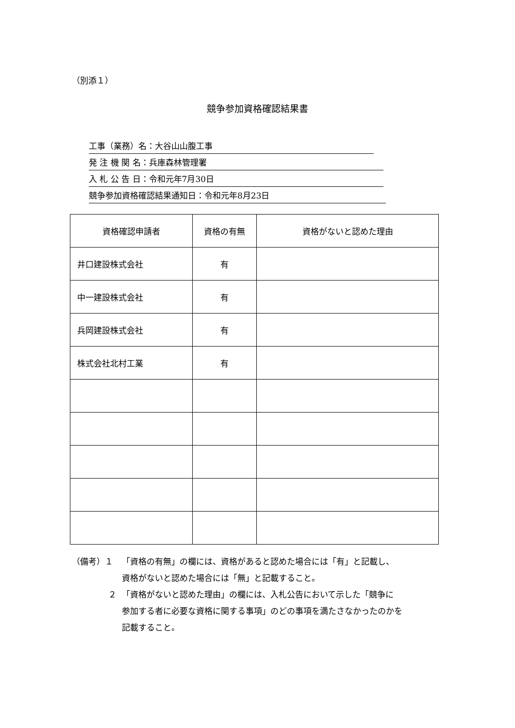（別添１）
競争参加資格確認結果書
工事（業務）名：大谷山山腹工事
発 注 機 関 名：兵庫森林管理署
入 札 公 告 日：令和元年7月30日
競争参加資格確認結果通知日：令和元年8月23日
| 資格確認申請者 | 資格の有無 | 資格がないと認めた理由 |
| --- | --- | --- |
| 井口建設株式会社 | 有 | |
| 中一建設株式会社 | 有 | |
| 兵岡建設株式会社 | 有 | |
| 株式会社北村工業 | 有 | |
（備考）１ 「資格の有無」の欄には、資格があると認めた場合には「有」と記載し、
資格がないと認めた場合には「無」と記載すること。
２ 「資格がないと認めた理由」の欄には、入札公告において示した「競争に
参加する者に必要な資格に関する事項」のどの事項を満たさなかったのかを
記載すること。